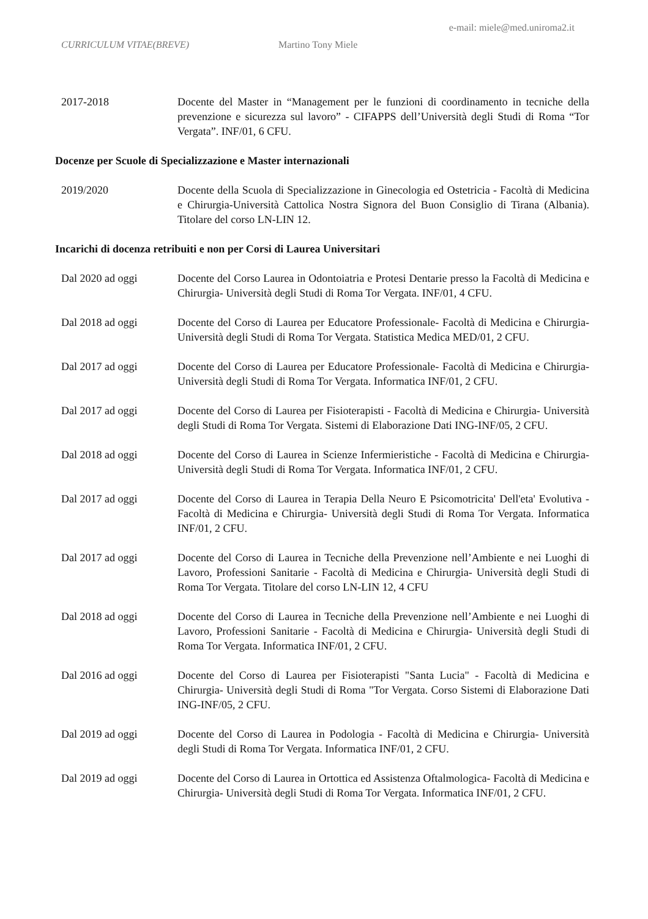e-mail: miele@med.uniroma2.it
CURRICULUM VITAE(BREVE) Martino Tony Miele
2017-2018 Docente del Master in “Management per le funzioni di coordinamento in tecniche della prevenzione e sicurezza sul lavoro” - CIFAPPS dell’Università degli Studi di Roma “Tor Vergata”. INF/01, 6 CFU.
Docenze per Scuole di Specializzazione e Master internazionali
2019/2020 Docente della Scuola di Specializzazione in Ginecologia ed Ostetricia - Facoltà di Medicina e Chirurgia-Università Cattolica Nostra Signora del Buon Consiglio di Tirana (Albania). Titolare del corso LN-LIN 12.
Incarichi di docenza retribuiti e non per Corsi di Laurea Universitari
Dal 2020 ad oggi Docente del Corso Laurea in Odontoiatria e Protesi Dentarie presso la Facoltà di Medicina e Chirurgia- Università degli Studi di Roma Tor Vergata. INF/01, 4 CFU.
Dal 2018 ad oggi Docente del Corso di Laurea per Educatore Professionale- Facoltà di Medicina e Chirurgia- Università degli Studi di Roma Tor Vergata. Statistica Medica MED/01, 2 CFU.
Dal 2017 ad oggi Docente del Corso di Laurea per Educatore Professionale- Facoltà di Medicina e Chirurgia- Università degli Studi di Roma Tor Vergata. Informatica INF/01, 2 CFU.
Dal 2017 ad oggi Docente del Corso di Laurea per Fisioterapisti - Facoltà di Medicina e Chirurgia- Università degli Studi di Roma Tor Vergata. Sistemi di Elaborazione Dati ING-INF/05, 2 CFU.
Dal 2018 ad oggi Docente del Corso di Laurea in Scienze Infermieristiche - Facoltà di Medicina e Chirurgia- Università degli Studi di Roma Tor Vergata. Informatica INF/01, 2 CFU.
Dal 2017 ad oggi Docente del Corso di Laurea in Terapia Della Neuro E Psicomotricita' Dell'eta' Evolutiva - Facoltà di Medicina e Chirurgia- Università degli Studi di Roma Tor Vergata. Informatica INF/01, 2 CFU.
Dal 2017 ad oggi Docente del Corso di Laurea in Tecniche della Prevenzione nell’Ambiente e nei Luoghi di Lavoro, Professioni Sanitarie - Facoltà di Medicina e Chirurgia- Università degli Studi di Roma Tor Vergata. Titolare del corso LN-LIN 12, 4 CFU
Dal 2018 ad oggi Docente del Corso di Laurea in Tecniche della Prevenzione nell’Ambiente e nei Luoghi di Lavoro, Professioni Sanitarie - Facoltà di Medicina e Chirurgia- Università degli Studi di Roma Tor Vergata. Informatica INF/01, 2 CFU.
Dal 2016 ad oggi Docente del Corso di Laurea per Fisioterapisti "Santa Lucia" - Facoltà di Medicina e Chirurgia- Università degli Studi di Roma "Tor Vergata. Corso Sistemi di Elaborazione Dati ING-INF/05, 2 CFU.
Dal 2019 ad oggi Docente del Corso di Laurea in Podologia - Facoltà di Medicina e Chirurgia- Università degli Studi di Roma Tor Vergata. Informatica INF/01, 2 CFU.
Dal 2019 ad oggi Docente del Corso di Laurea in Ortottica ed Assistenza Oftalmologica- Facoltà di Medicina e Chirurgia- Università degli Studi di Roma Tor Vergata. Informatica INF/01, 2 CFU.